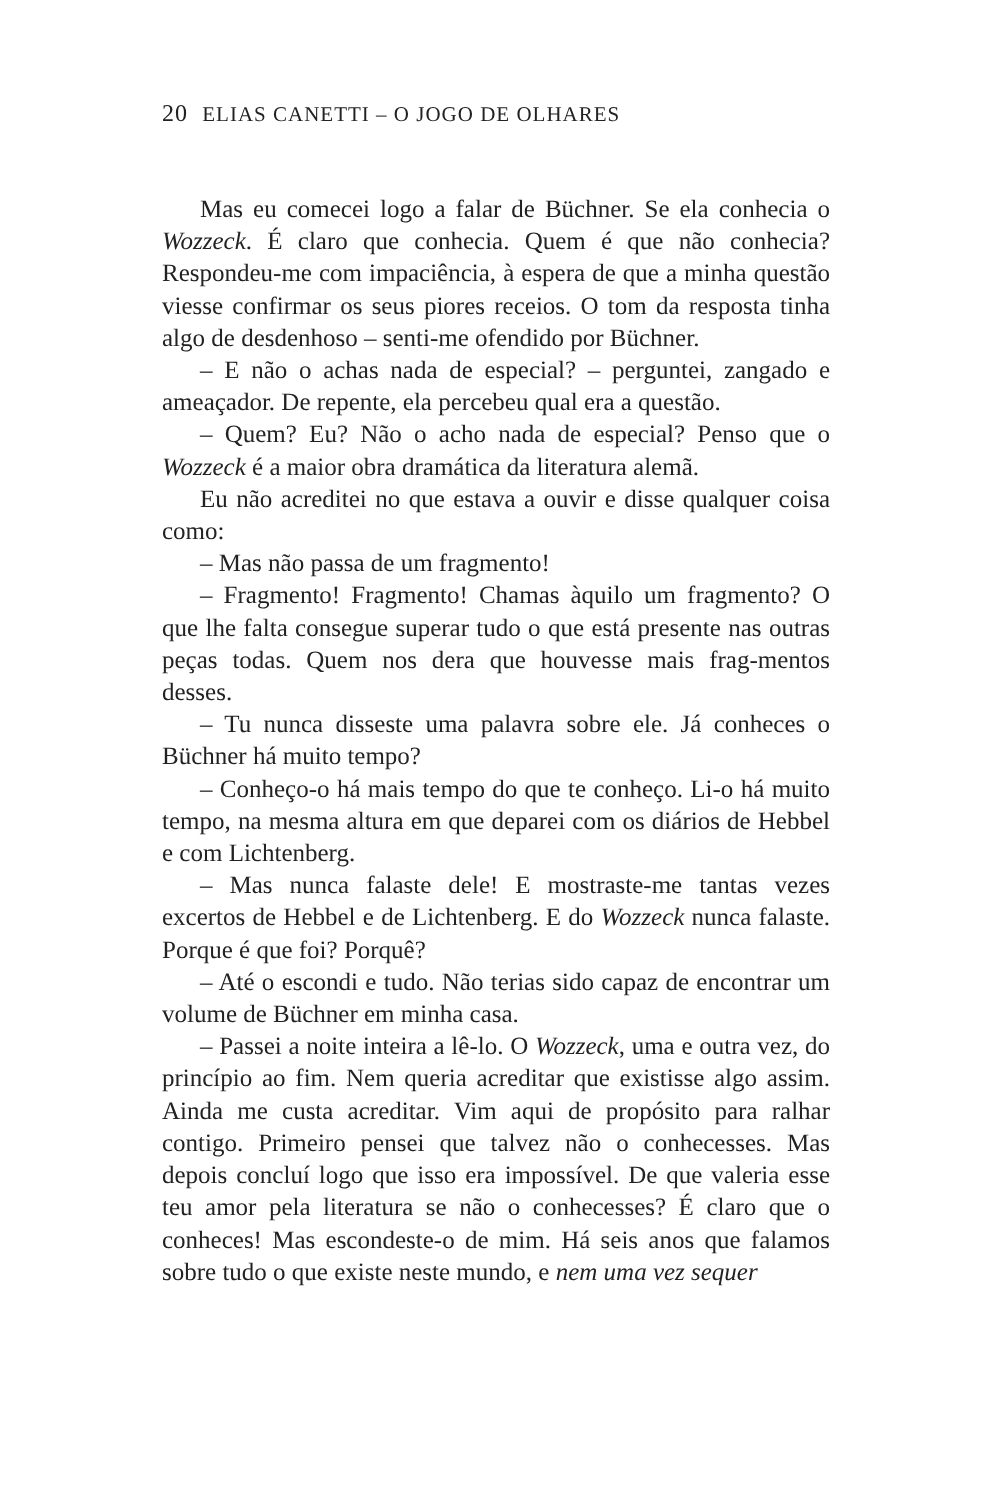20 ELIAS CANETTI – O JOGO DE OLHARES
Mas eu comecei logo a falar de Büchner. Se ela conhecia o Wozzeck. É claro que conhecia. Quem é que não conhecia? Respondeu-me com impaciência, à espera de que a minha questão viesse confirmar os seus piores receios. O tom da resposta tinha algo de desdenhoso – senti-me ofendido por Büchner.
– E não o achas nada de especial? – perguntei, zangado e ameaçador. De repente, ela percebeu qual era a questão.
– Quem? Eu? Não o acho nada de especial? Penso que o Wozzeck é a maior obra dramática da literatura alemã.
Eu não acreditei no que estava a ouvir e disse qualquer coisa como:
– Mas não passa de um fragmento!
– Fragmento! Fragmento! Chamas àquilo um fragmento? O que lhe falta consegue superar tudo o que está presente nas outras peças todas. Quem nos dera que houvesse mais frag-mentos desses.
– Tu nunca disseste uma palavra sobre ele. Já conheces o Büchner há muito tempo?
– Conheço-o há mais tempo do que te conheço. Li-o há muito tempo, na mesma altura em que deparei com os diários de Hebbel e com Lichtenberg.
– Mas nunca falaste dele! E mostraste-me tantas vezes excertos de Hebbel e de Lichtenberg. E do Wozzeck nunca falaste. Porque é que foi? Porquê?
– Até o escondi e tudo. Não terias sido capaz de encontrar um volume de Büchner em minha casa.
– Passei a noite inteira a lê-lo. O Wozzeck, uma e outra vez, do princípio ao fim. Nem queria acreditar que existisse algo assim. Ainda me custa acreditar. Vim aqui de propósito para ralhar contigo. Primeiro pensei que talvez não o conhecesses. Mas depois concluí logo que isso era impossível. De que valeria esse teu amor pela literatura se não o conhecesses? É claro que o conheces! Mas escondeste-o de mim. Há seis anos que falamos sobre tudo o que existe neste mundo, e nem uma vez sequer